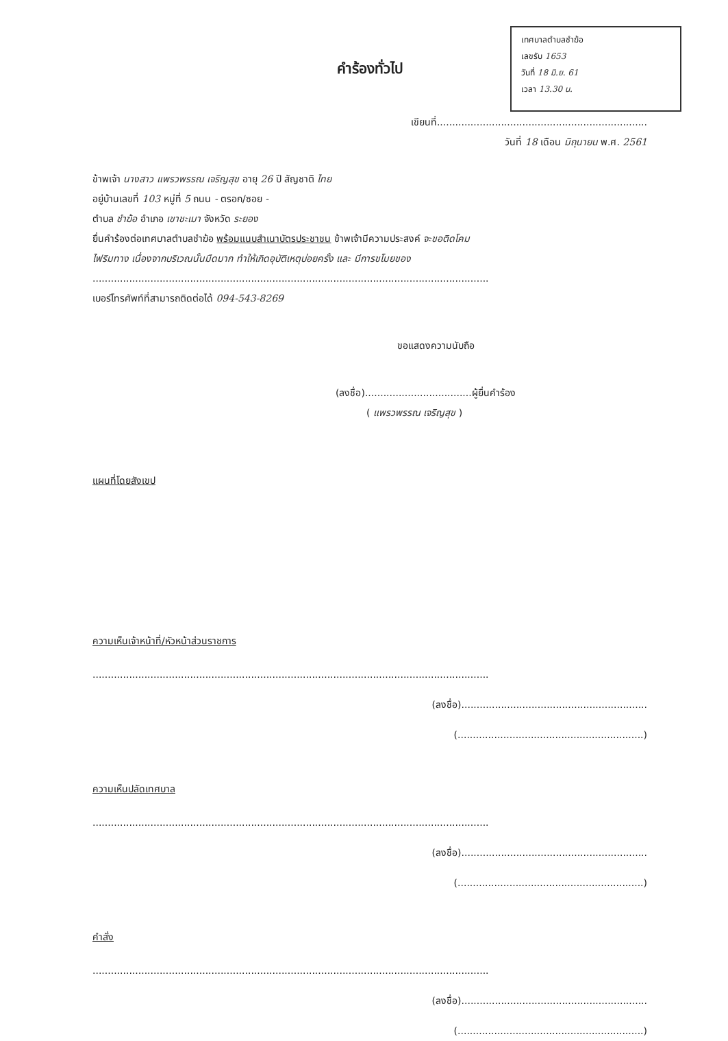เทศบาลตำบลชำฆ้อ
เลขรับ 1653
วันที่ 18 มิ.ย. 61
เวลา 13.30 น.
คำร้องทั่วไป
เขียนที่.....................................................................
วันที่ 18 เดือน มิถุนายน พ.ศ. 2561
ข้าพเจ้า นางสาว แพรวพรรณ เจริญสุข อายุ 26 ปี สัญชาติ ไทย
อยู่บ้านเลขที่ 103 หมู่ที่ 5 ถนน - ตรอก/ซอย -
ตำบล ชำฆ้อ อำเภอ เขาชะเมา จังหวัด ระยอง
ยื่นคำร้องต่อเทศบาลตำบลชำฆ้อ พร้อมแนบสำเนาบัตรประชาชน ข้าพเจ้ามีความประสงค์ จะขอติดโคม
ไฟริมทาง เนื่องจากบริเวณนั้นมืดมาก ทำให้เกิดอุบัติเหตุบ่อยครั้ง และ มีการขโมยของ
..................................................................................................................................
เบอร์โทรศัพท์ที่สามารถติดต่อได้ 094-543-8269
ขอแสดงความนับถือ
(ลงชื่อ)...................................ผู้ยื่นคำร้อง
( แพรวพรรณ เจริญสุข )
แผนที่โดยสังเขป
ความเห็นเจ้าหน้าที่/หัวหน้าส่วนราชการ
..................................................................................................................................
(ลงชื่อ).............................................................
(.............................................................)
ความเห็นปลัดเทศบาล
..................................................................................................................................
(ลงชื่อ).............................................................
(.............................................................)
คำสั่ง
..................................................................................................................................
(ลงชื่อ).............................................................
(.............................................................)